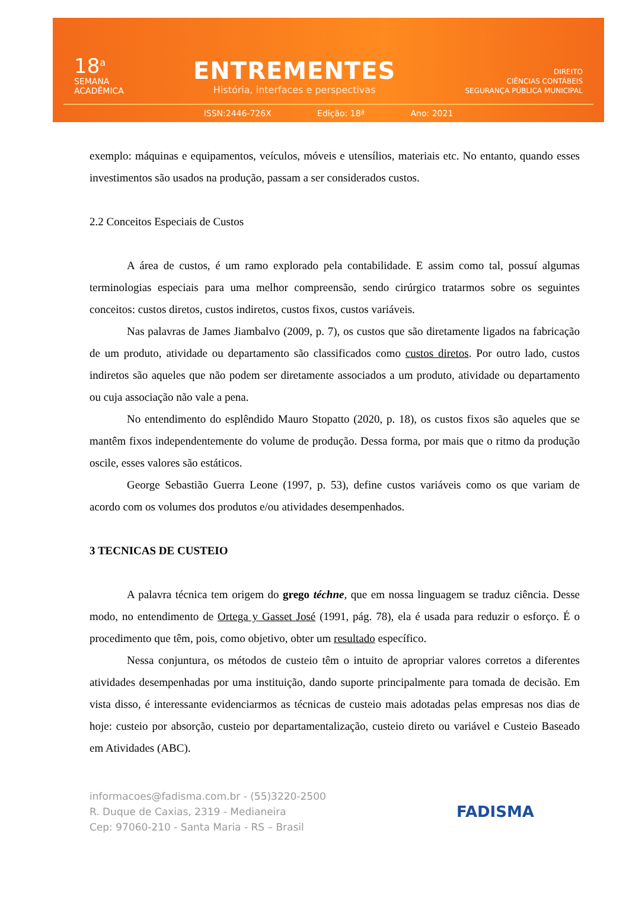18<sup>a</sup>
SEMANA
ACADÊMICA
ENTREMENTES
História, interfaces e perspectivas
DIREITO
CIÊNCIAS CONTÁBEIS
SEGURANÇA PÚBLICA MUNICIPAL
ISSN:2446-726X Edição: 18ª Ano: 2021
exemplo: máquinas e equipamentos, veículos, móveis e utensílios, materiais etc. No entanto, quando esses investimentos são usados na produção, passam a ser considerados custos.
2.2 Conceitos Especiais de Custos
A área de custos, é um ramo explorado pela contabilidade. E assim como tal, possuí algumas terminologias especiais para uma melhor compreensão, sendo cirúrgico tratarmos sobre os seguintes conceitos: custos diretos, custos indiretos, custos fixos, custos variáveis.
Nas palavras de James Jiambalvo (2009, p. 7), os custos que são diretamente ligados na fabricação de um produto, atividade ou departamento são classificados como custos diretos. Por outro lado, custos indiretos são aqueles que não podem ser diretamente associados a um produto, atividade ou departamento ou cuja associação não vale a pena.
No entendimento do esplêndido Mauro Stopatto (2020, p. 18), os custos fixos são aqueles que se mantêm fixos independentemente do volume de produção. Dessa forma, por mais que o ritmo da produção oscile, esses valores são estáticos.
George Sebastião Guerra Leone (1997, p. 53), define custos variáveis como os que variam de acordo com os volumes dos produtos e/ou atividades desempenhados.
3 TECNICAS DE CUSTEIO
A palavra técnica tem origem do grego téchne, que em nossa linguagem se traduz ciência. Desse modo, no entendimento de Ortega y Gasset José (1991, pág. 78), ela é usada para reduzir o esforço. É o procedimento que têm, pois, como objetivo, obter um resultado específico.
Nessa conjuntura, os métodos de custeio têm o intuito de apropriar valores corretos a diferentes atividades desempenhadas por uma instituição, dando suporte principalmente para tomada de decisão. Em vista disso, é interessante evidenciarmos as técnicas de custeio mais adotadas pelas empresas nos dias de hoje: custeio por absorção, custeio por departamentalização, custeio direto ou variável e Custeio Baseado em Atividades (ABC).
informacoes@fadisma.com.br - (55)3220-2500
R. Duque de Caxias, 2319 - Medianeira
Cep: 97060-210 - Santa Maria - RS – Brasil
FADISMA